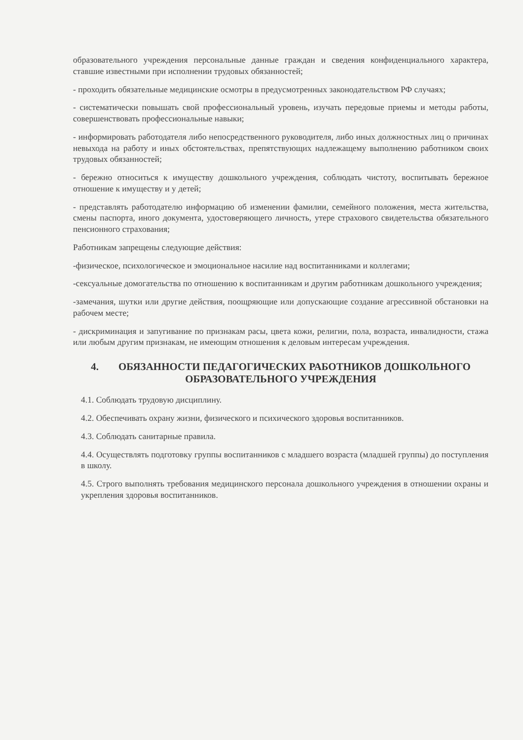образовательного учреждения персональные данные граждан и сведения конфиденциального характера, ставшие известными при исполнении трудовых обязанностей;
- проходить обязательные медицинские осмотры в предусмотренных законодательством РФ случаях;
- систематически повышать свой профессиональный уровень, изучать передовые приемы и методы работы, совершенствовать профессиональные навыки;
- информировать работодателя либо непосредственного руководителя, либо иных должностных лиц о причинах невыхода на работу и иных обстоятельствах, препятствующих надлежащему выполнению работником своих трудовых обязанностей;
- бережно относиться к имуществу дошкольного учреждения, соблюдать чистоту, воспитывать бережное отношение к имуществу и у детей;
- представлять работодателю информацию об изменении фамилии, семейного положения, места жительства, смены паспорта, иного документа, удостоверяющего личность, утере страхового свидетельства обязательного пенсионного страхования;
Работникам запрещены следующие действия:
-физическое, психологическое и эмоциональное насилие над воспитанниками и коллегами;
-сексуальные домогательства по отношению к воспитанникам и другим работникам дошкольного учреждения;
-замечания, шутки или другие действия, поощряющие или допускающие создание агрессивной обстановки на рабочем месте;
- дискриминация и запугивание по признакам расы, цвета кожи, религии, пола, возраста, инвалидности, стажа или любым другим признакам, не имеющим отношения к деловым интересам учреждения.
4. ОБЯЗАННОСТИ ПЕДАГОГИЧЕСКИХ РАБОТНИКОВ ДОШКОЛЬНОГО
ОБРАЗОВАТЕЛЬНОГО УЧРЕЖДЕНИЯ
4.1. Соблюдать трудовую дисциплину.
4.2. Обеспечивать охрану жизни, физического и психического здоровья воспитанников.
4.3. Соблюдать санитарные правила.
4.4. Осуществлять подготовку группы воспитанников с младшего возраста (младшей группы) до поступления в школу.
4.5. Строго выполнять требования медицинского персонала дошкольного учреждения в отношении охраны и укрепления здоровья воспитанников.